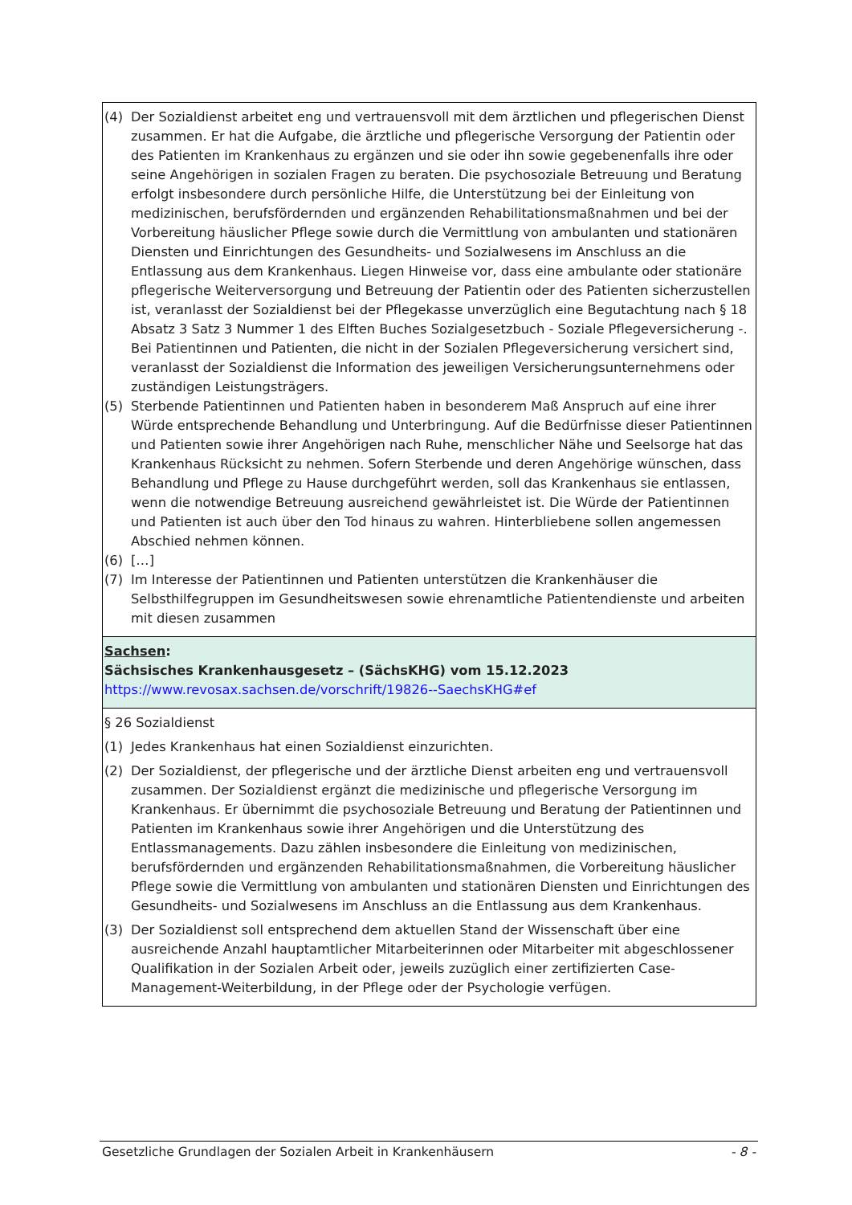| (4) Der Sozialdienst arbeitet eng und vertrauensvoll mit dem ärztlichen und pflegerischen Dienst zusammen. Er hat die Aufgabe, die ärztliche und pflegerische Versorgung der Patientin oder des Patienten im Krankenhaus zu ergänzen und sie oder ihn sowie gegebenenfalls ihre oder seine Angehörigen in sozialen Fragen zu beraten. Die psychosoziale Betreuung und Beratung erfolgt insbesondere durch persönliche Hilfe, die Unterstützung bei der Einleitung von medizinischen, berufsfördernden und ergänzenden Rehabilitationsmaßnahmen und bei der Vorbereitung häuslicher Pflege sowie durch die Vermittlung von ambulanten und stationären Diensten und Einrichtungen des Gesundheits- und Sozialwesens im Anschluss an die Entlassung aus dem Krankenhaus. Liegen Hinweise vor, dass eine ambulante oder stationäre pflegerische Weiterversorgung und Betreuung der Patientin oder des Patienten sicherzustellen ist, veranlasst der Sozialdienst bei der Pflegekasse unverzüglich eine Begutachtung nach § 18 Absatz 3 Satz 3 Nummer 1 des Elften Buches Sozialgesetzbuch - Soziale Pflegeversicherung -. Bei Patientinnen und Patienten, die nicht in der Sozialen Pflegeversicherung versichert sind, veranlasst der Sozialdienst die Information des jeweiligen Versicherungsunternehmens oder zuständigen Leistungsträgers. (5) Sterbende Patientinnen und Patienten haben in besonderem Maß Anspruch auf eine ihrer Würde entsprechende Behandlung und Unterbringung. Auf die Bedürfnisse dieser Patientinnen und Patienten sowie ihrer Angehörigen nach Ruhe, menschlicher Nähe und Seelsorge hat das Krankenhaus Rücksicht zu nehmen. Sofern Sterbende und deren Angehörige wünschen, dass Behandlung und Pflege zu Hause durchgeführt werden, soll das Krankenhaus sie entlassen, wenn die notwendige Betreuung ausreichend gewährleistet ist. Die Würde der Patientinnen und Patienten ist auch über den Tod hinaus zu wahren. Hinterbliebene sollen angemessen Abschied nehmen können. (6) […] (7) Im Interesse der Patientinnen und Patienten unterstützen die Krankenhäuser die Selbsthilfegruppen im Gesundheitswesen sowie ehrenamtliche Patientendienste und arbeiten mit diesen zusammen |
| Sachsen : Sächsisches Krankenhausgesetz – (SächsKHG) vom 15.12.2023 https://www.revosax.sachsen.de/vorschrift/19826--SaechsKHG#ef |
| § 26 Sozialdienst (1) Jedes Krankenhaus hat einen Sozialdienst einzurichten. (2) Der Sozialdienst, der pflegerische und der ärztliche Dienst arbeiten eng und vertrauensvoll zusammen. Der Sozialdienst ergänzt die medizinische und pflegerische Versorgung im Krankenhaus. Er übernimmt die psychosoziale Betreuung und Beratung der Patientinnen und Patienten im Krankenhaus sowie ihrer Angehörigen und die Unterstützung des Entlassmanagements. Dazu zählen insbesondere die Einleitung von medizinischen, berufsfördernden und ergänzenden Rehabilitationsmaßnahmen, die Vorbereitung häuslicher Pflege sowie die Vermittlung von ambulanten und stationären Diensten und Einrichtungen des Gesundheits- und Sozialwesens im Anschluss an die Entlassung aus dem Krankenhaus. (3) Der Sozialdienst soll entsprechend dem aktuellen Stand der Wissenschaft über eine ausreichende Anzahl hauptamtlicher Mitarbeiterinnen oder Mitarbeiter mit abgeschlossener Qualifikation in der Sozialen Arbeit oder, jeweils zuzüglich einer zertifizierten Case-Management-Weiterbildung, in der Pflege oder der Psychologie verfügen. |
Gesetzliche Grundlagen der Sozialen Arbeit in Krankenhäusern - 8 -